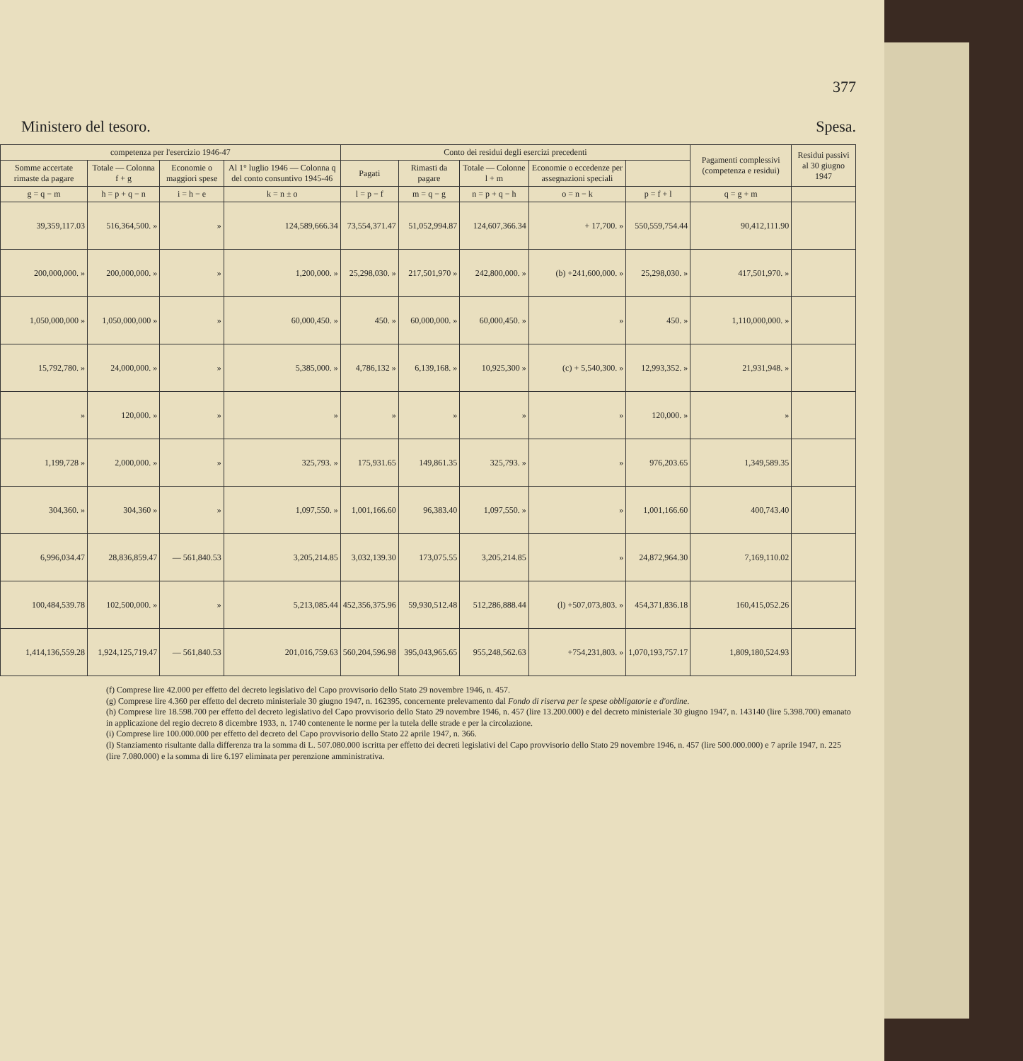377
Ministero del tesoro. Spesa.
| competenza per l'esercizio 1946-47 | | | | Conto dei residui degli esercizi precedenti | | | | | Pagamenti complessivi (competenza e residui) | Residui passivi al 30 giugno 1947 |
| --- | --- | --- | --- | --- | --- | --- | --- | --- | --- | --- |
| Somme accertate rimaste da pagare | Totale — Colonna f + g | Economie o maggiori spese | Al 1° luglio 1946 — Colonna q del conto consuntivo 1945-46 | Pagati | Rimasti da pagare | Totale — Colonne l + m | Economie o eccedenze per assegnazioni speciali | | | |
| g = q − m | h = p + q − n | i = h − e | k = n ± o | l = p − f | m = q − g | n = p + q − h | o = n − k | p = f + l | q = g + m | |
| 39,359,117.03 | 516,364,500. » | » | 124,589,666.34 | 73,554,371.47 | 51,052,994.87 | 124,607,366.34 | + 17,700. » | 550,559,754.44 | 90,412,111.90 | |
| 200,000,000. » | 200,000,000. » | » | 1,200,000. » | 25,298,030. » | 217,501,970 » | 242,800,000. » | (b) +241,600,000. » | 25,298,030. » | 417,501,970. » | |
| 1,050,000,000 » | 1,050,000,000 » | » | 60,000,450. » | 450. » | 60,000,000. » | 60,000,450. » | » | 450. » | 1,110,000,000. » | |
| 15,792,780. » | 24,000,000. » | » | 5,385,000. » | 4,786,132 » | 6,139,168. » | 10,925,300 » | (c) + 5,540,300. » | 12,993,352. » | 21,931,948. » | |
| » | 120,000. » | » | » | » | » | » | » | 120,000. » | » | |
| 1,199,728 » | 2,000,000. » | » | 325,793. » | 175,931.65 | 149,861.35 | 325,793. » | » | 976,203.65 | 1,349,589.35 | |
| 304,360. » | 304,360 » | » | 1,097,550. » | 1,001,166.60 | 96,383.40 | 1,097,550. » | » | 1,001,166.60 | 400,743.40 | |
| 6,996,034.47 | 28,836,859.47 | — 561,840.53 | 3,205,214.85 | 3,032,139.30 | 173,075.55 | 3,205,214.85 | » | 24,872,964.30 | 7,169,110.02 | |
| 100,484,539.78 | 102,500,000. » | » | 5,213,085.44 | 452,356,375.96 | 59,930,512.48 | 512,286,888.44 | (l) +507,073,803. » | 454,371,836.18 | 160,415,052.26 | |
| 1,414,136,559.28 | 1,924,125,719.47 | — 561,840.53 | 201,016,759.63 | 560,204,596.98 | 395,043,965.65 | 955,248,562.63 | +754,231,803. » | 1,070,193,757.17 | 1,809,180,524.93 | |
(f) Comprese lire 42.000 per effetto del decreto legislativo del Capo provvisorio dello Stato 29 novembre 1946, n. 457.
(g) Comprese lire 4.360 per effetto del decreto ministeriale 30 giugno 1947, n. 162395, concernente prelevamento dal Fondo di riserva per le spese obbligatorie e d'ordine.
(h) Comprese lire 18.598.700 per effetto del decreto legislativo del Capo provvisorio dello Stato 29 novembre 1946, n. 457 (lire 13.200.000) e del decreto ministeriale 30 giugno 1947, n. 143140 (lire 5.398.700) emanato in applicazione del regio decreto 8 dicembre 1933, n. 1740 contenente le norme per la tutela delle strade e per la circolazione.
(i) Comprese lire 100.000.000 per effetto del decreto del Capo provvisorio dello Stato 22 aprile 1947, n. 366.
(l) Stanziamento risultante dalla differenza tra la somma di L. 507.080.000 iscritta per effetto dei decreti legislativi del Capo provvisorio dello Stato 29 novembre 1946, n. 457 (lire 500.000.000) e 7 aprile 1947, n. 225 (lire 7.080.000) e la somma di lire 6.197 eliminata per perenzione amministrativa.